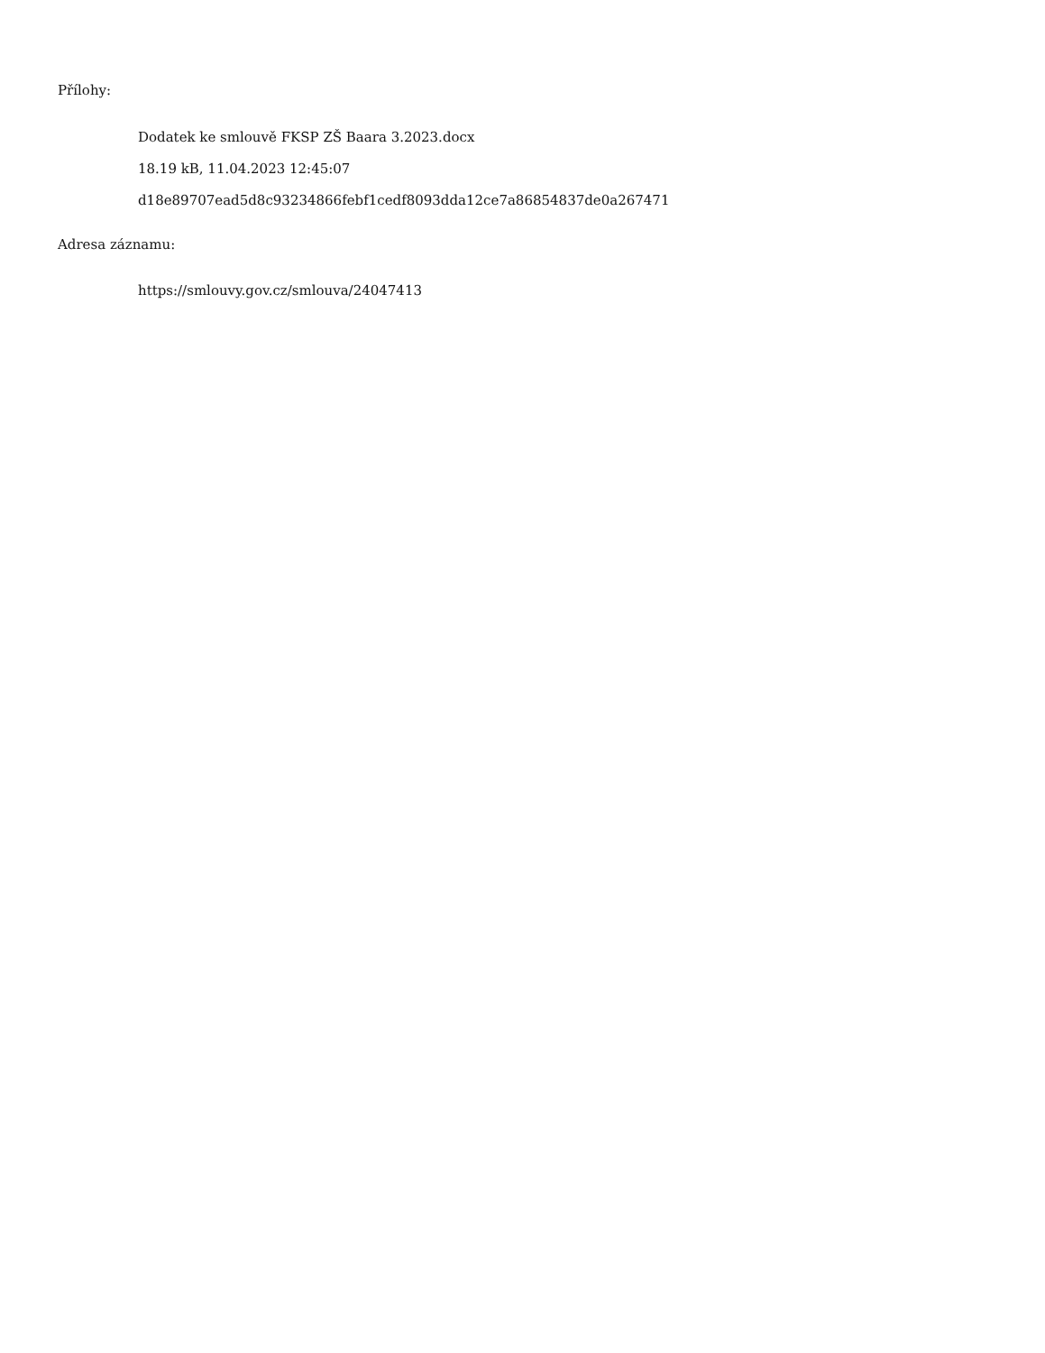Přílohy:
Dodatek ke smlouvě FKSP ZŠ Baara 3.2023.docx
18.19 kB, 11.04.2023 12:45:07
d18e89707ead5d8c93234866febf1cedf8093dda12ce7a86854837de0a267471
Adresa záznamu:
https://smlouvy.gov.cz/smlouva/24047413